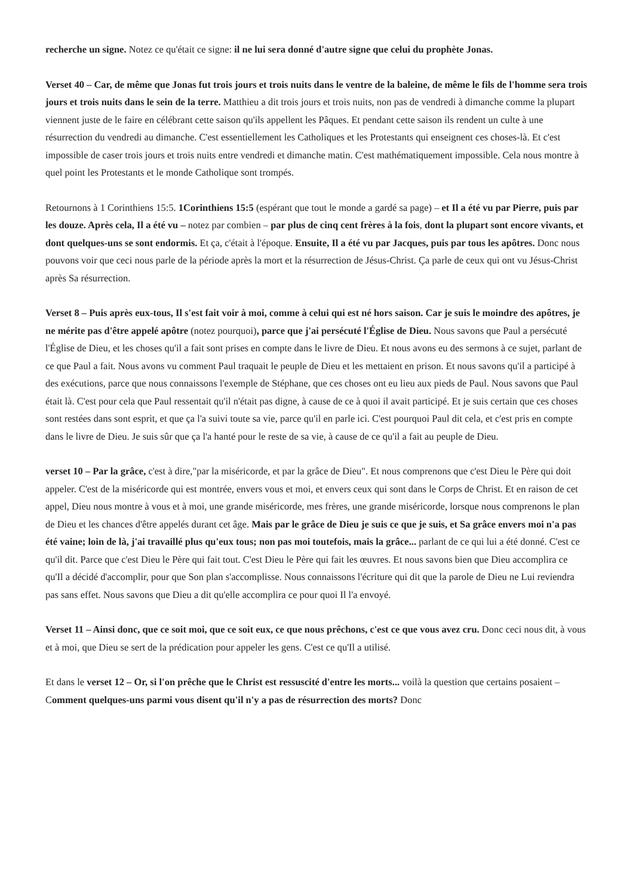recherche un signe. Notez ce qu'était ce signe: il ne lui sera donné d'autre signe que celui du prophète Jonas.
Verset 40 – Car, de même que Jonas fut trois jours et trois nuits dans le ventre de la baleine, de même le fils de l'homme sera trois jours et trois nuits dans le sein de la terre. Matthieu a dit trois jours et trois nuits, non pas de vendredi à dimanche comme la plupart viennent juste de le faire en célébrant cette saison qu'ils appellent les Pâques. Et pendant cette saison ils rendent un culte à une résurrection du vendredi au dimanche. C'est essentiellement les Catholiques et les Protestants qui enseignent ces choses-là. Et c'est impossible de caser trois jours et trois nuits entre vendredi et dimanche matin. C'est mathématiquement impossible. Cela nous montre à quel point les Protestants et le monde Catholique sont trompés.
Retournons à 1 Corinthiens 15:5. 1Corinthiens 15:5 (espérant que tout le monde a gardé sa page) – et Il a été vu par Pierre, puis par les douze. Après cela, Il a été vu – notez par combien – par plus de cinq cent frères à la fois, dont la plupart sont encore vivants, et dont quelques-uns se sont endormis. Et ça, c'était à l'époque. Ensuite, Il a été vu par Jacques, puis par tous les apôtres. Donc nous pouvons voir que ceci nous parle de la période après la mort et la résurrection de Jésus-Christ. Ça parle de ceux qui ont vu Jésus-Christ après Sa résurrection.
Verset 8 – Puis après eux-tous, Il s'est fait voir à moi, comme à celui qui est né hors saison. Car je suis le moindre des apôtres, je ne mérite pas d'être appelé apôtre (notez pourquoi), parce que j'ai persécuté l'Église de Dieu. Nous savons que Paul a persécuté l'Église de Dieu, et les choses qu'il a fait sont prises en compte dans le livre de Dieu. Et nous avons eu des sermons à ce sujet, parlant de ce que Paul a fait. Nous avons vu comment Paul traquait le peuple de Dieu et les mettaient en prison. Et nous savons qu'il a participé à des exécutions, parce que nous connaissons l'exemple de Stéphane, que ces choses ont eu lieu aux pieds de Paul. Nous savons que Paul était là. C'est pour cela que Paul ressentait qu'il n'était pas digne, à cause de ce à quoi il avait participé. Et je suis certain que ces choses sont restées dans sont esprit, et que ça l'a suivi toute sa vie, parce qu'il en parle ici. C'est pourquoi Paul dit cela, et c'est pris en compte dans le livre de Dieu. Je suis sûr que ça l'a hanté pour le reste de sa vie, à cause de ce qu'il a fait au peuple de Dieu.
verset 10 – Par la grâce, c'est à dire,"par la miséricorde, et par la grâce de Dieu". Et nous comprenons que c'est Dieu le Père qui doit appeler. C'est de la miséricorde qui est montrée, envers vous et moi, et envers ceux qui sont dans le Corps de Christ. Et en raison de cet appel, Dieu nous montre à vous et à moi, une grande miséricorde, mes frères, une grande miséricorde, lorsque nous comprenons le plan de Dieu et les chances d'être appelés durant cet âge. Mais par le grâce de Dieu je suis ce que je suis, et Sa grâce envers moi n'a pas été vaine; loin de là, j'ai travaillé plus qu'eux tous; non pas moi toutefois, mais la grâce... parlant de ce qui lui a été donné. C'est ce qu'il dit. Parce que c'est Dieu le Père qui fait tout. C'est Dieu le Père qui fait les œuvres. Et nous savons bien que Dieu accomplira ce qu'Il a décidé d'accomplir, pour que Son plan s'accomplisse. Nous connaissons l'écriture qui dit que la parole de Dieu ne Lui reviendra pas sans effet. Nous savons que Dieu a dit qu'elle accomplira ce pour quoi Il l'a envoyé.
Verset 11 – Ainsi donc, que ce soit moi, que ce soit eux, ce que nous prêchons, c'est ce que vous avez cru. Donc ceci nous dit, à vous et à moi, que Dieu se sert de la prédication pour appeler les gens. C'est ce qu'Il a utilisé.
Et dans le verset 12 – Or, si l'on prêche que le Christ est ressuscité d'entre les morts... voilà la question que certains posaient – Comment quelques-uns parmi vous disent qu'il n'y a pas de résurrection des morts? Donc